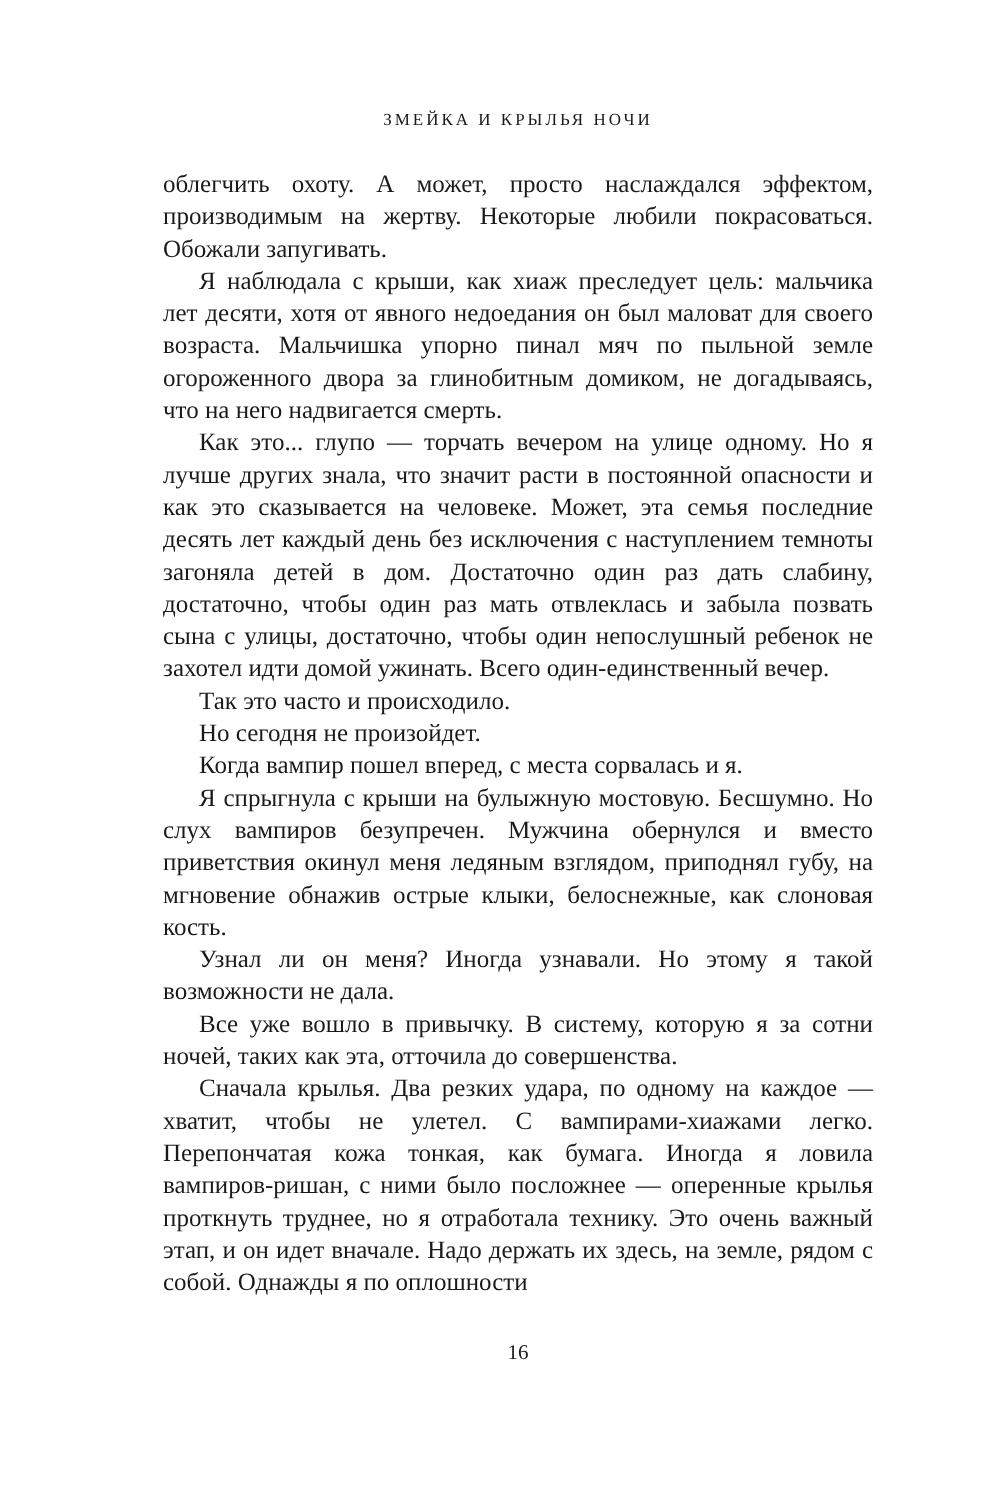ЗМЕЙКА И КРЫЛЬЯ НОЧИ
облегчить охоту. А может, просто наслаждался эффектом, производимым на жертву. Некоторые любили покрасоваться. Обожали запугивать.
Я наблюдала с крыши, как хиаж преследует цель: мальчика лет десяти, хотя от явного недоедания он был маловат для своего возраста. Мальчишка упорно пинал мяч по пыльной земле огороженного двора за глинобитным домиком, не догадываясь, что на него надвигается смерть.
Как это... глупо — торчать вечером на улице одному. Но я лучше других знала, что значит расти в постоянной опасности и как это сказывается на человеке. Может, эта семья последние десять лет каждый день без исключения с наступлением темноты загоняла детей в дом. Достаточно один раз дать слабину, достаточно, чтобы один раз мать отвлеклась и забыла позвать сына с улицы, достаточно, чтобы один непослушный ребенок не захотел идти домой ужинать. Всего один-единственный вечер.
Так это часто и происходило.
Но сегодня не произойдет.
Когда вампир пошел вперед, с места сорвалась и я.
Я спрыгнула с крыши на булыжную мостовую. Бесшумно. Но слух вампиров безупречен. Мужчина обернулся и вместо приветствия окинул меня ледяным взглядом, приподнял губу, на мгновение обнажив острые клыки, белоснежные, как слоновая кость.
Узнал ли он меня? Иногда узнавали. Но этому я такой возможности не дала.
Все уже вошло в привычку. В систему, которую я за сотни ночей, таких как эта, отточила до совершенства.
Сначала крылья. Два резких удара, по одному на каждое — хватит, чтобы не улетел. С вампирами-хиажами легко. Перепончатая кожа тонкая, как бумага. Иногда я ловила вампиров-ришан, с ними было посложнее — оперенные крылья проткнуть труднее, но я отработала технику. Это очень важный этап, и он идет вначале. Надо держать их здесь, на земле, рядом с собой. Однажды я по оплошности
16